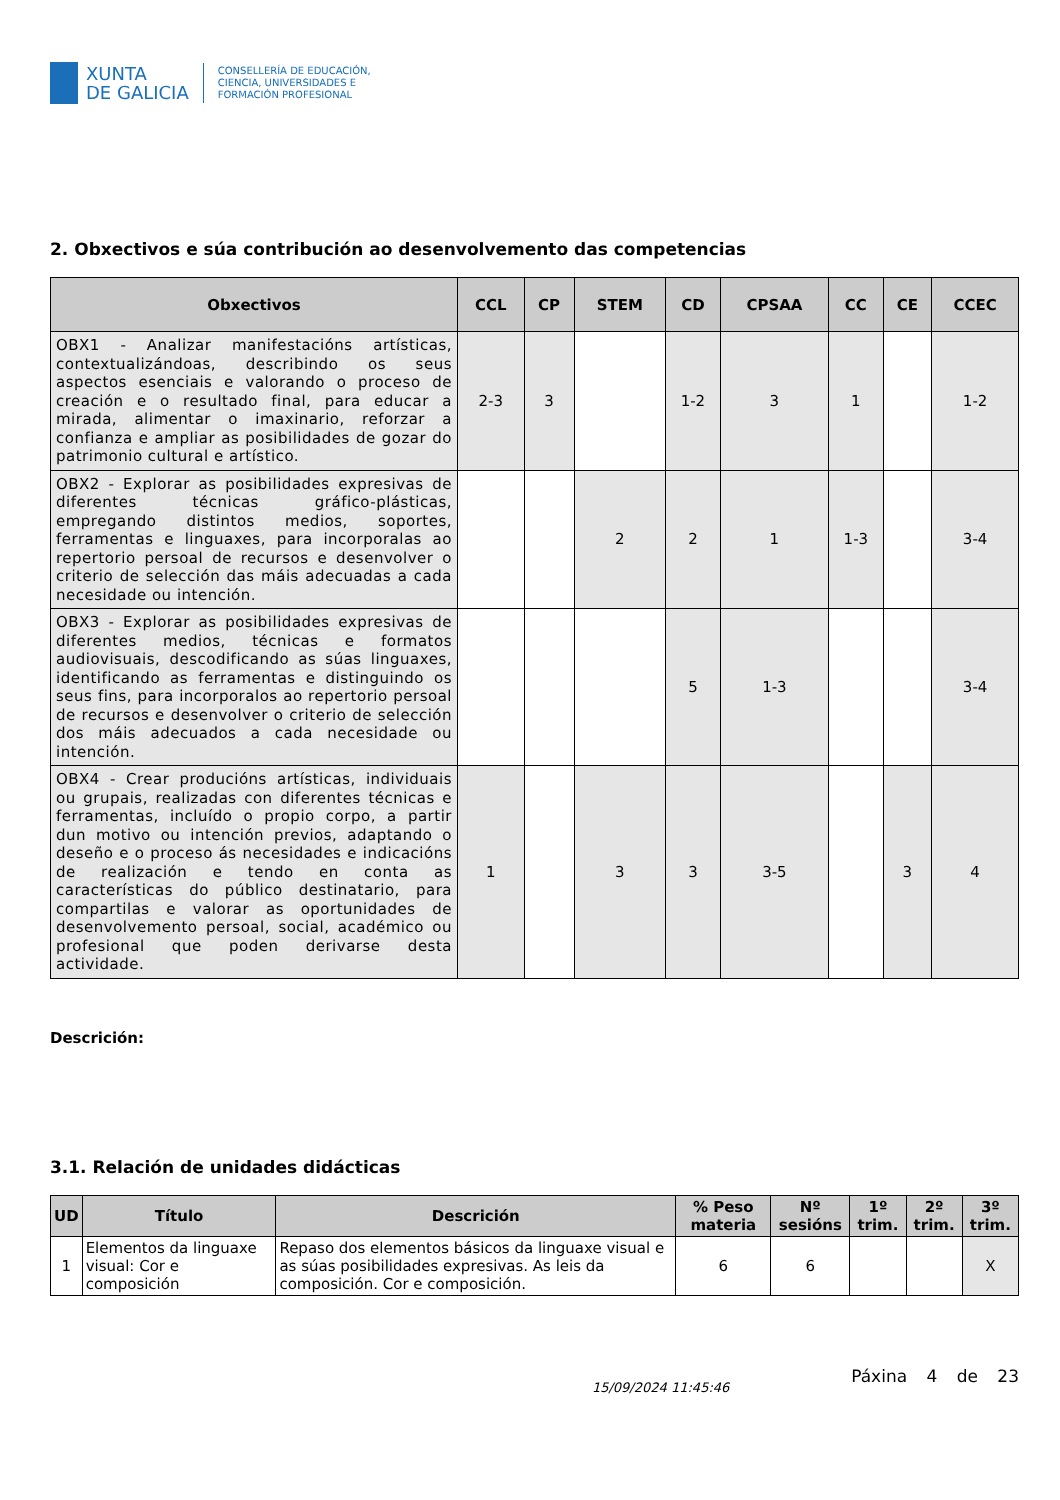XUNTA
DE GALICIA
CONSELLERÍA DE EDUCACIÓN,
CIENCIA, UNIVERSIDADES E
FORMACIÓN PROFESIONAL
2. Obxectivos e súa contribución ao desenvolvemento das competencias
| Obxectivos | CCL | CP | STEM | CD | CPSAA | CC | CE | CCEC |
| --- | --- | --- | --- | --- | --- | --- | --- | --- |
| OBX1 - Analizar manifestacións artísticas, contextualizándoas, describindo os seus aspectos esenciais e valorando o proceso de creación e o resultado final, para educar a mirada, alimentar o imaxinario, reforzar a confianza e ampliar as posibilidades de gozar do patrimonio cultural e artístico. | 2-3 | 3 | | 1-2 | 3 | 1 | | 1-2 |
| OBX2 - Explorar as posibilidades expresivas de diferentes técnicas gráfico-plásticas, empregando distintos medios, soportes, ferramentas e linguaxes, para incorporalas ao repertorio persoal de recursos e desenvolver o criterio de selección das máis adecuadas a cada necesidade ou intención. | | | 2 | 2 | 1 | 1-3 | | 3-4 |
| OBX3 - Explorar as posibilidades expresivas de diferentes medios, técnicas e formatos audiovisuais, descodificando as súas linguaxes, identificando as ferramentas e distinguindo os seus fins, para incorporalos ao repertorio persoal de recursos e desenvolver o criterio de selección dos máis adecuados a cada necesidade ou intención. | | | | 5 | 1-3 | | | 3-4 |
| OBX4 - Crear producións artísticas, individuais ou grupais, realizadas con diferentes técnicas e ferramentas, incluído o propio corpo, a partir dun motivo ou intención previos, adaptando o deseño e o proceso ás necesidades e indicacións de realización e tendo en conta as características do público destinatario, para compartilas e valorar as oportunidades de desenvolvemento persoal, social, académico ou profesional que poden derivarse desta actividade. | 1 | | 3 | 3 | 3-5 | | 3 | 4 |
Descrición:
3.1. Relación de unidades didácticas
| UD | Título | Descrición | % Peso materia | Nº sesións | 1º trim. | 2º trim. | 3º trim. |
| --- | --- | --- | --- | --- | --- | --- | --- |
| 1 | Elementos da linguaxe visual: Cor e composición | Repaso dos elementos básicos da linguaxe visual e as súas posibilidades expresivas. As leis da composición. Cor e composición. | 6 | 6 | | | X |
15/09/2024 11:45:46 Páxina 4 de 23